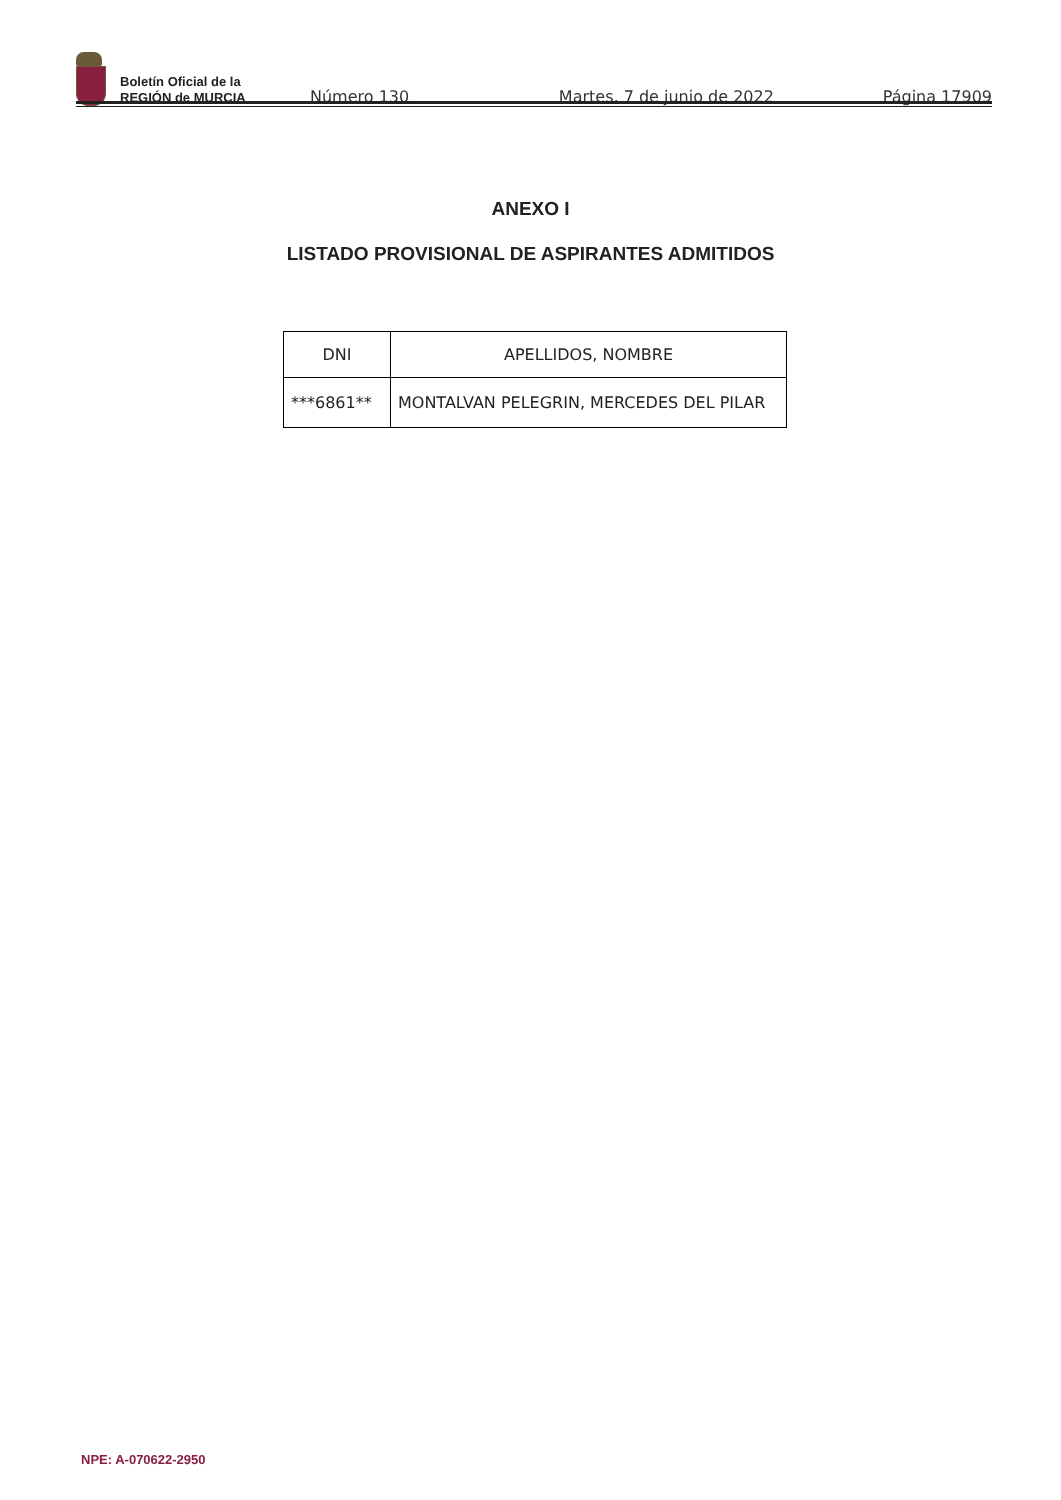Boletín Oficial de la
REGIÓN de MURCIA
Número 130 Martes, 7 de junio de 2022 Página 17909
ANEXO I
LISTADO PROVISIONAL DE ASPIRANTES ADMITIDOS
| DNI | APELLIDOS, NOMBRE |
| --- | --- |
| ***6861** | MONTALVAN PELEGRIN, MERCEDES DEL PILAR |
NPE: A-070622-2950